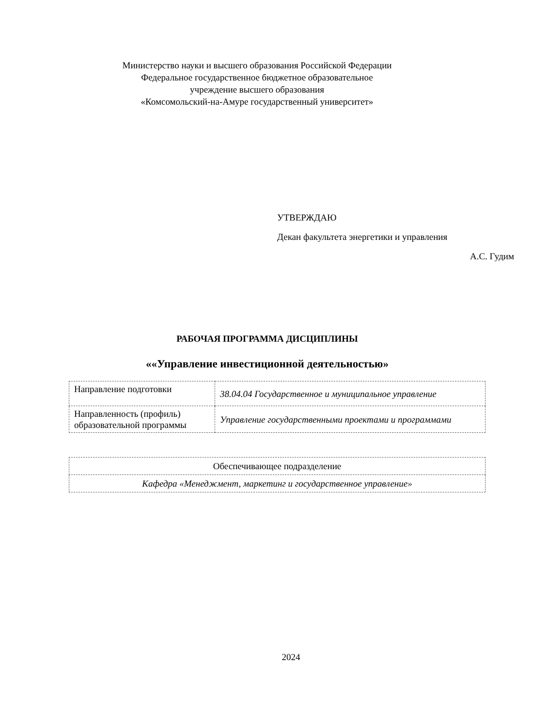Министерство науки и высшего образования Российской Федерации
Федеральное государственное бюджетное образовательное
учреждение высшего образования
«Комсомольский-на-Амуре государственный университет»
УТВЕРЖДАЮ
Декан факультета энергетики и управления
А.С. Гудим
РАБОЧАЯ ПРОГРАММА ДИСЦИПЛИНЫ
««Управление инвестиционной деятельностью»
| Направление подготовки | 38.04.04 Государственное и муниципальное управление |
| Направленность (профиль) образовательной программы | Управление государственными проектами и программами |
| Обеспечивающее подразделение |
| Кафедра «Менеджмент, маркетинг и государственное управление» |
2024